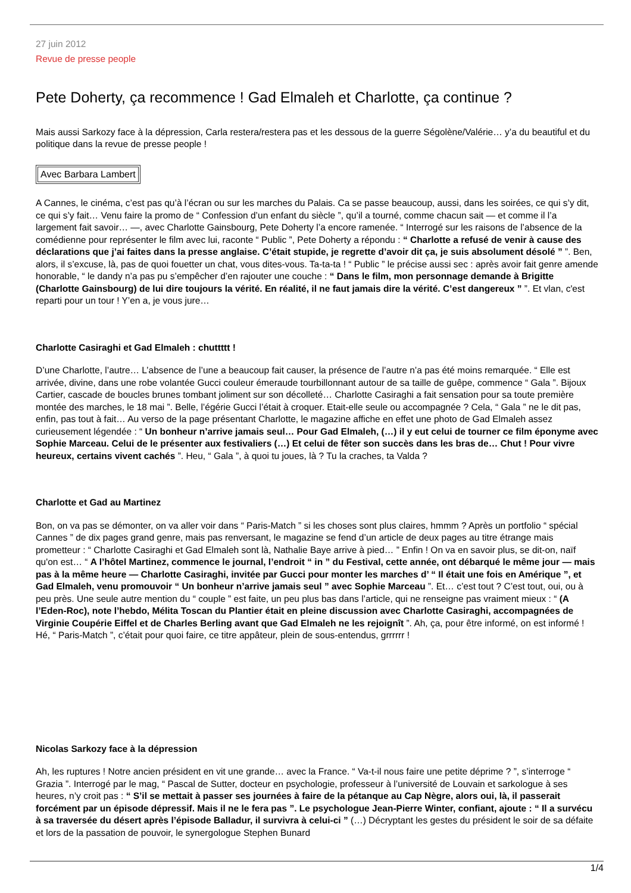27 juin 2012
Revue de presse people
Pete Doherty, ça recommence ! Gad Elmaleh et Charlotte, ça continue ?
Mais aussi Sarkozy face à la dépression, Carla restera/restera pas et les dessous de la guerre Ségolène/Valérie… y’a du beautiful et du politique dans la revue de presse people !
Avec Barbara Lambert
A Cannes, le cinéma, c’est pas qu’à l’écran ou sur les marches du Palais. Ca se passe beaucoup, aussi, dans les soirées, ce qui s’y dit, ce qui s’y fait… Venu faire la promo de “ Confession d’un enfant du siècle ”, qu’il a tourné, comme chacun sait — et comme il l’a largement fait savoir… —, avec Charlotte Gainsbourg, Pete Doherty l’a encore ramenée. “ Interrogé sur les raisons de l’absence de la comédienne pour représenter le film avec lui, raconte “ Public ”, Pete Doherty a répondu : “ Charlotte a refusé de venir à cause des déclarations que j’ai faites dans la presse anglaise. C’était stupide, je regrette d’avoir dit ça, je suis absolument désolé ” ”. Ben, alors, il s’excuse, là, pas de quoi fouetter un chat, vous dites-vous. Ta-ta-ta ! “ Public ” le précise aussi sec : après avoir fait genre amende honorable, “ le dandy n’a pas pu s’empêcher d’en rajouter une couche : “ Dans le film, mon personnage demande à Brigitte (Charlotte Gainsbourg) de lui dire toujours la vérité. En réalité, il ne faut jamais dire la vérité. C’est dangereux ” ”. Et vlan, c'est reparti pour un tour ! Y’en a, je vous jure…
Charlotte Casiraghi et Gad Elmaleh : chuttttt !
D’une Charlotte, l’autre… L’absence de l’une a beaucoup fait causer, la présence de l’autre n’a pas été moins remarquée. “ Elle est arrivée, divine, dans une robe volantée Gucci couleur émeraude tourbillonnant autour de sa taille de guêpe, commence “ Gala ”. Bijoux Cartier, cascade de boucles brunes tombant joliment sur son décolleté… Charlotte Casiraghi a fait sensation pour sa toute première montée des marches, le 18 mai ”. Belle, l’égérie Gucci l’était à croquer. Etait-elle seule ou accompagnée ? Cela, “ Gala ” ne le dit pas, enfin, pas tout à fait… Au verso de la page présentant Charlotte, le magazine affiche en effet une photo de Gad Elmaleh assez curieusement légendée : “ Un bonheur n’arrive jamais seul… Pour Gad Elmaleh, (…) il y eut celui de tourner ce film éponyme avec Sophie Marceau. Celui de le présenter aux festivaliers (…) Et celui de fêter son succès dans les bras de… Chut ! Pour vivre heureux, certains vivent cachés ”. Heu, “ Gala ”, à quoi tu joues, là ? Tu la craches, ta Valda ?
Charlotte et Gad au Martinez
Bon, on va pas se démonter, on va aller voir dans “ Paris-Match ” si les choses sont plus claires, hmmm ? Après un portfolio “ spécial Cannes ” de dix pages grand genre, mais pas renversant, le magazine se fend d’un article de deux pages au titre étrange mais prometteur : “ Charlotte Casiraghi et Gad Elmaleh sont là, Nathalie Baye arrive à pied… ” Enfin ! On va en savoir plus, se dit-on, naïf qu'on est… “ A l’hôtel Martinez, commence le journal, l’endroit “ in ” du Festival, cette année, ont débarqué le même jour — mais pas à la même heure — Charlotte Casiraghi, invitée par Gucci pour monter les marches d’ “ Il était une fois en Amérique ”, et Gad Elmaleh, venu promouvoir “ Un bonheur n’arrive jamais seul ” avec Sophie Marceau ”. Et… c’est tout ? C’est tout, oui, ou à peu près. Une seule autre mention du “ couple ” est faite, un peu plus bas dans l’article, qui ne renseigne pas vraiment mieux : “ (A l’Eden-Roc), note l’hebdo, Mélita Toscan du Plantier était en pleine discussion avec Charlotte Casiraghi, accompagnées de Virginie Coupérie Eiffel et de Charles Berling avant que Gad Elmaleh ne les rejoignît ”. Ah, ça, pour être informé, on est informé ! Hé, “ Paris-Match ”, c’était pour quoi faire, ce titre appâteur, plein de sous-entendus, grrrrrr !
Nicolas Sarkozy face à la dépression
Ah, les ruptures ! Notre ancien président en vit une grande… avec la France. “ Va-t-il nous faire une petite déprime ? ”, s’interroge “ Grazia ”. Interrogé par le mag, “ Pascal de Sutter, docteur en psychologie, professeur à l’université de Louvain et sarkologue à ses heures, n’y croit pas : “ S’il se mettait à passer ses journées à faire de la pétanque au Cap Nègre, alors oui, là, il passerait forcément par un épisode dépressif. Mais il ne le fera pas ”. Le psychologue Jean-Pierre Winter, confiant, ajoute : “ Il a survécu à sa traversée du désert après l’épisode Balladur, il survivra à celui-ci ” (…) Décryptant les gestes du président le soir de sa défaite et lors de la passation de pouvoir, le synergologue Stephen Bunard
1/4